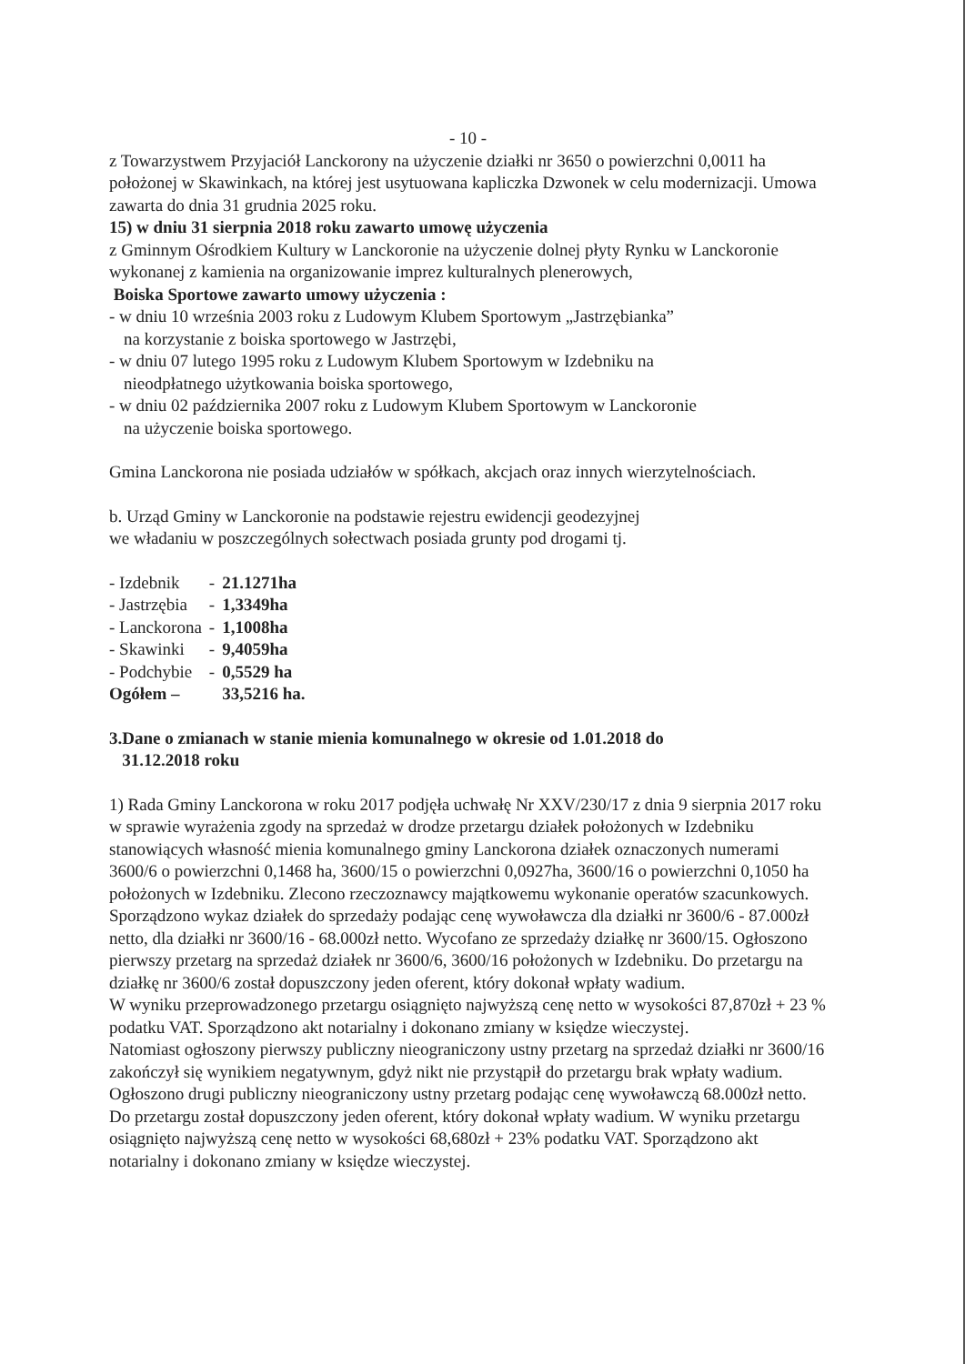- 10 -
z Towarzystwem Przyjaciół Lanckorony na użyczenie działki nr 3650 o powierzchni 0,0011 ha położonej w Skawinkach, na której jest usytuowana kapliczka Dzwonek w celu modernizacji. Umowa zawarta do dnia 31 grudnia 2025 roku.
15) w dniu 31 sierpnia 2018 roku zawarto umowę użyczenia
z Gminnym Ośrodkiem Kultury w Lanckoronie na użyczenie dolnej płyty Rynku w Lanckoronie wykonanej z kamienia na organizowanie imprez kulturalnych plenerowych,
Boiska Sportowe zawarto umowy użyczenia :
- w dniu 10 września 2003 roku z Ludowym Klubem Sportowym „Jastrzębianka”
na korzystanie z boiska sportowego w Jastrzębi,
- w dniu 07 lutego 1995 roku z Ludowym Klubem Sportowym w Izdebniku na
nieodpłatnego użytkowania boiska sportowego,
- w dniu 02 października 2007 roku z Ludowym Klubem Sportowym w Lanckoronie
na użyczenie boiska sportowego.
Gmina Lanckorona nie posiada udziałów w spółkach, akcjach oraz innych wierzytelnościach.
b. Urząd Gminy w Lanckoronie na podstawie rejestru ewidencji geodezyjnej
we władaniu w poszczególnych sołectwach posiada grunty pod drogami tj.
| - Izdebnik | - | 21.1271ha |
| - Jastrzębia | - | 1,3349ha |
| - Lanckorona | - | 1,1008ha |
| - Skawinki | - | 9,4059ha |
| - Podchybie | - | 0,5529 ha |
| Ogółem – | | 33,5216 ha. |
3.Dane o zmianach w stanie mienia komunalnego w okresie od 1.01.2018 do
31.12.2018 roku
1) Rada Gminy Lanckorona w roku 2017 podjęła uchwałę Nr XXV/230/17 z dnia 9 sierpnia 2017 roku w sprawie wyrażenia zgody na sprzedaż w drodze przetargu działek położonych w Izdebniku stanowiących własność mienia komunalnego gminy Lanckorona działek oznaczonych numerami 3600/6 o powierzchni 0,1468 ha, 3600/15 o powierzchni 0,0927ha, 3600/16 o powierzchni 0,1050 ha położonych w Izdebniku. Zlecono rzeczoznawcy majątkowemu wykonanie operatów szacunkowych. Sporządzono wykaz działek do sprzedaży podając cenę wywoławcza dla działki nr 3600/6 - 87.000zł netto, dla działki nr 3600/16 - 68.000zł netto. Wycofano ze sprzedaży działkę nr 3600/15. Ogłoszono pierwszy przetarg na sprzedaż działek nr 3600/6, 3600/16 położonych w Izdebniku. Do przetargu na działkę nr 3600/6 został dopuszczony jeden oferent, który dokonał wpłaty wadium.
W wyniku przeprowadzonego przetargu osiągnięto najwyższą cenę netto w wysokości 87,870zł + 23 % podatku VAT. Sporządzono akt notarialny i dokonano zmiany w księdze wieczystej.
Natomiast ogłoszony pierwszy publiczny nieograniczony ustny przetarg na sprzedaż działki nr 3600/16 zakończył się wynikiem negatywnym, gdyż nikt nie przystąpił do przetargu brak wpłaty wadium. Ogłoszono drugi publiczny nieograniczony ustny przetarg podając cenę wywoławczą 68.000zł netto. Do przetargu został dopuszczony jeden oferent, który dokonał wpłaty wadium. W wyniku przetargu osiągnięto najwyższą cenę netto w wysokości 68,680zł + 23% podatku VAT. Sporządzono akt notarialny i dokonano zmiany w księdze wieczystej.